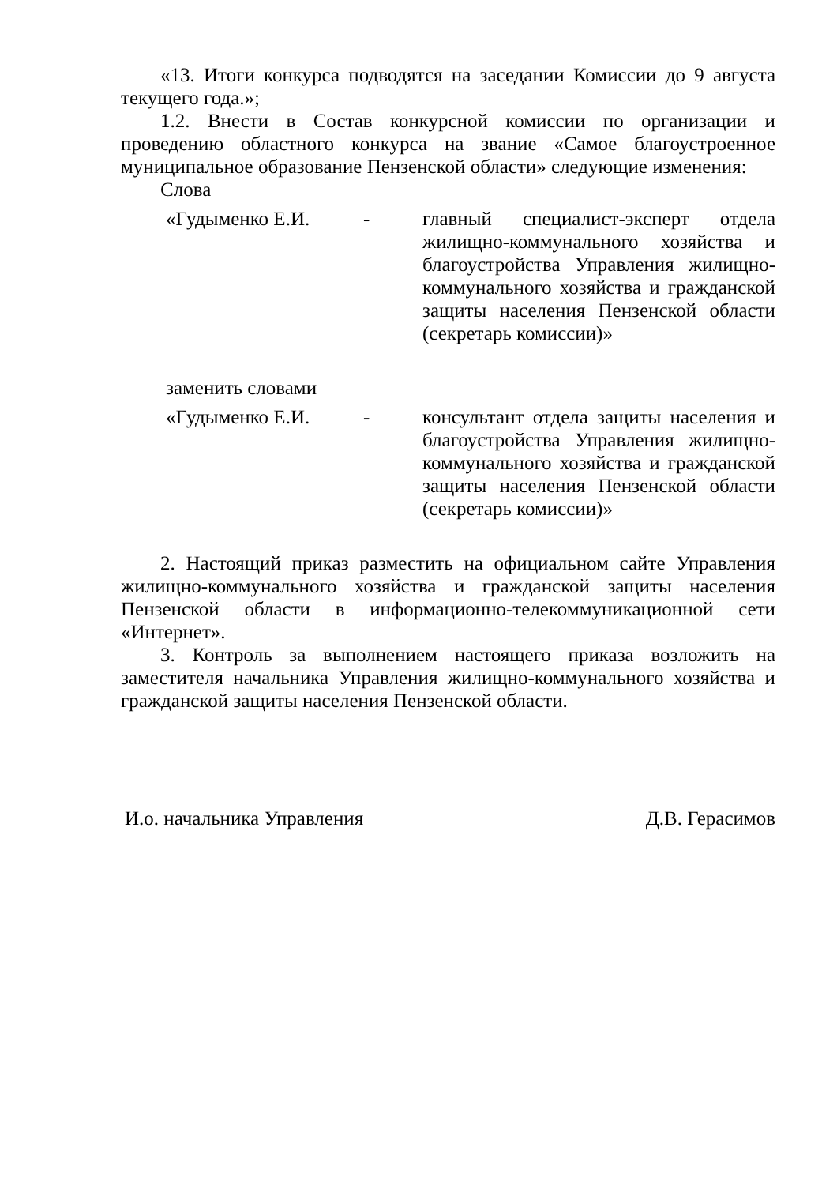«13. Итоги конкурса подводятся на заседании Комиссии до 9 августа текущего года.»;
1.2. Внести в Состав конкурсной комиссии по организации и проведению областного конкурса на звание «Самое благоустроенное муниципальное образование Пензенской области» следующие изменения:
Слова
«Гудыменко Е.И. - главный специалист-эксперт отдела жилищно-коммунального хозяйства и благоустройства Управления жилищно-коммунального хозяйства и гражданской защиты населения Пензенской области (секретарь комиссии)»
заменить словами
«Гудыменко Е.И. - консультант отдела защиты населения и благоустройства Управления жилищно-коммунального хозяйства и гражданской защиты населения Пензенской области (секретарь комиссии)»
2. Настоящий приказ разместить на официальном сайте Управления жилищно-коммунального хозяйства и гражданской защиты населения Пензенской области в информационно-телекоммуникационной сети «Интернет».
3. Контроль за выполнением настоящего приказа возложить на заместителя начальника Управления жилищно-коммунального хозяйства и гражданской защиты населения Пензенской области.
И.о. начальника Управления Д.В. Герасимов